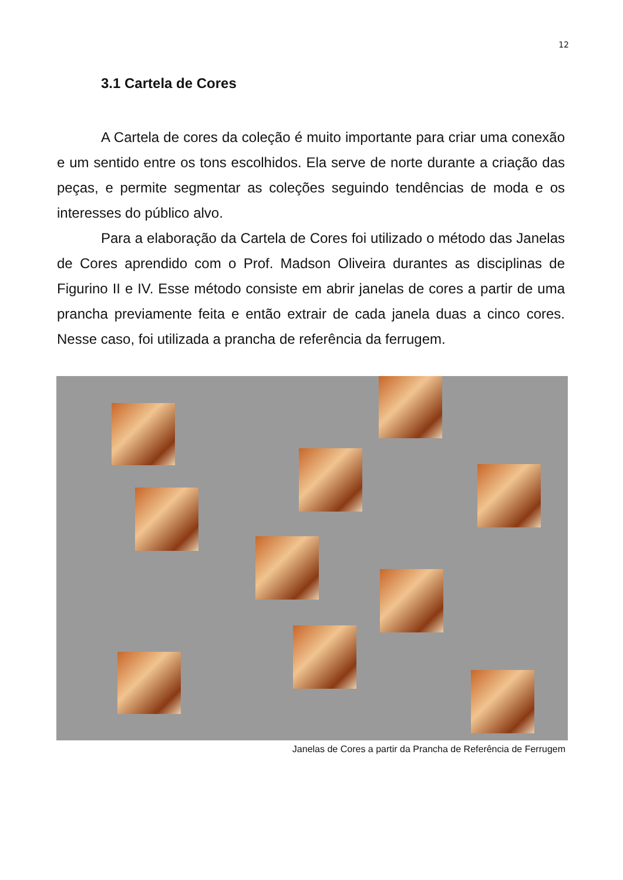12
3.1 Cartela de Cores
A Cartela de cores da coleção é muito importante para criar uma conexão e um sentido entre os tons escolhidos. Ela serve de norte durante a criação das peças, e permite segmentar as coleções seguindo tendências de moda e os interesses do público alvo.
Para a elaboração da Cartela de Cores foi utilizado o método das Janelas de Cores aprendido com o Prof. Madson Oliveira durantes as disciplinas de Figurino II e IV. Esse método consiste em abrir janelas de cores a partir de uma prancha previamente feita e então extrair de cada janela duas a cinco cores. Nesse caso, foi utilizada a prancha de referência da ferrugem.
Janelas de Cores a partir da Prancha de Referência de Ferrugem